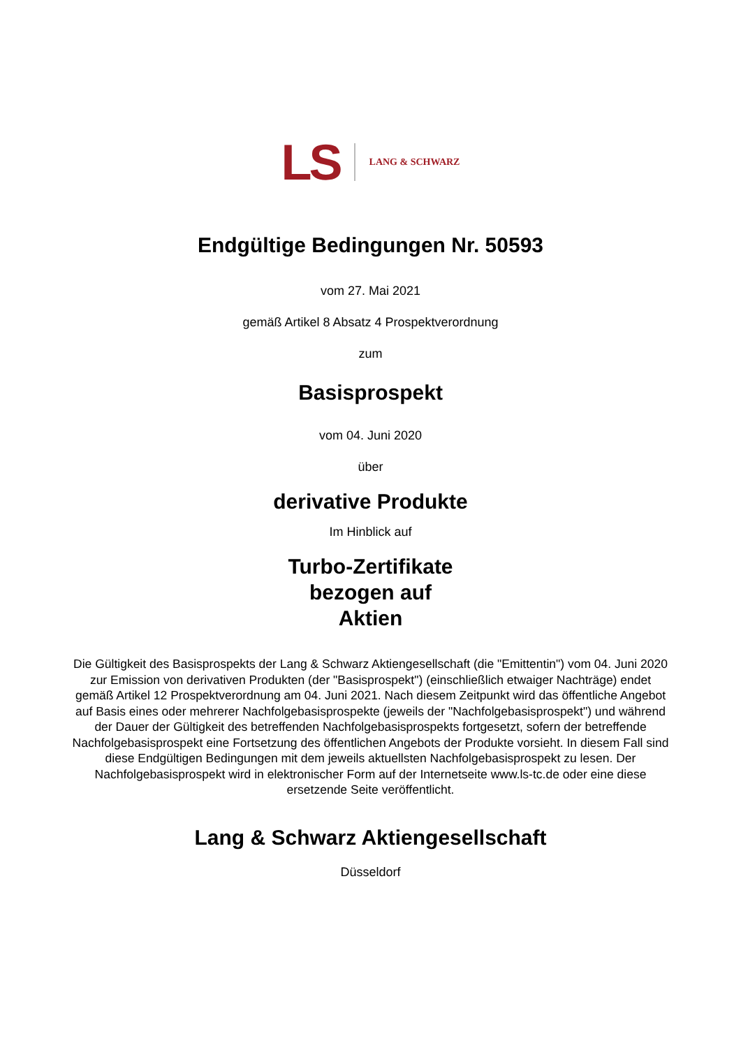LS LANG & SCHWARZ
Endgültige Bedingungen Nr. 50593
vom 27. Mai 2021
gemäß Artikel 8 Absatz 4 Prospektverordnung
zum
Basisprospekt
vom 04. Juni 2020
über
derivative Produkte
Im Hinblick auf
Turbo-Zertifikate
bezogen auf
Aktien
Die Gültigkeit des Basisprospekts der Lang & Schwarz Aktiengesellschaft (die "Emittentin") vom 04. Juni 2020 zur Emission von derivativen Produkten (der "Basisprospekt") (einschließlich etwaiger Nachträge) endet gemäß Artikel 12 Prospektverordnung am 04. Juni 2021. Nach diesem Zeitpunkt wird das öffentliche Angebot auf Basis eines oder mehrerer Nachfolgebasisprospekte (jeweils der "Nachfolgebasisprospekt") und während der Dauer der Gültigkeit des betreffenden Nachfolgebasisprospekts fortgesetzt, sofern der betreffende Nachfolgebasisprospekt eine Fortsetzung des öffentlichen Angebots der Produkte vorsieht. In diesem Fall sind diese Endgültigen Bedingungen mit dem jeweils aktuellsten Nachfolgebasisprospekt zu lesen. Der Nachfolgebasisprospekt wird in elektronischer Form auf der Internetseite www.ls-tc.de oder eine diese ersetzende Seite veröffentlicht.
Lang & Schwarz Aktiengesellschaft
Düsseldorf